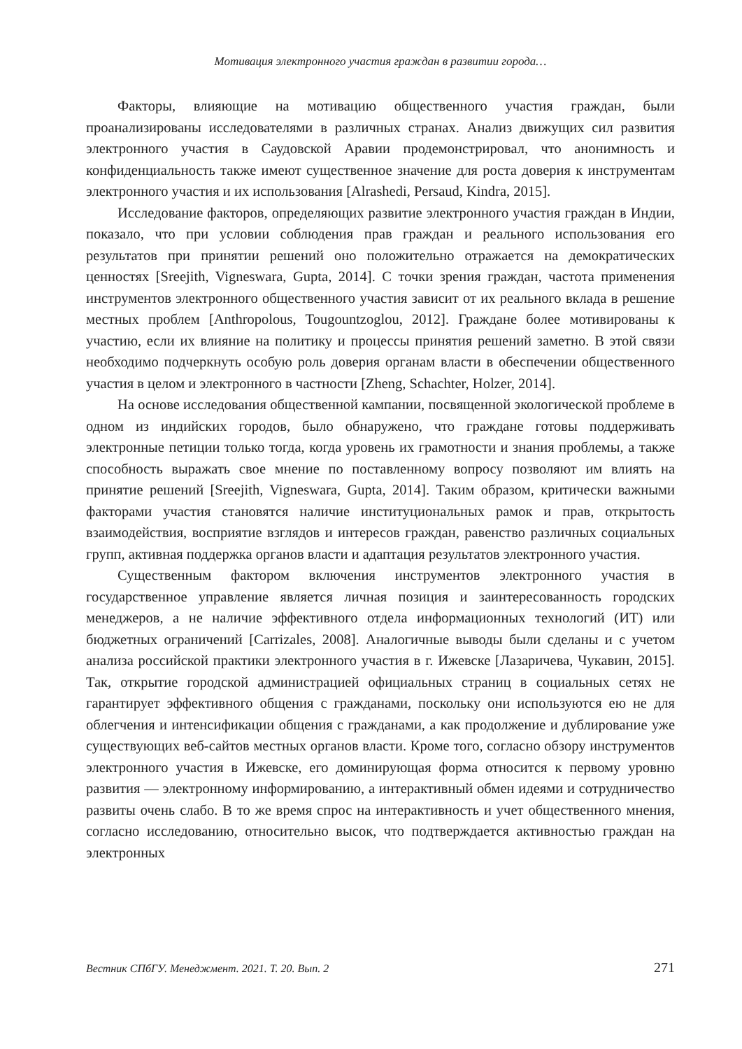Мотивация электронного участия граждан в развитии города…
Факторы, влияющие на мотивацию общественного участия граждан, были проанализированы исследователями в различных странах. Анализ движущих сил развития электронного участия в Саудовской Аравии продемонстрировал, что анонимность и конфиденциальность также имеют существенное значение для роста доверия к инструментам электронного участия и их использования [Alrashedi, Persaud, Kindra, 2015].
Исследование факторов, определяющих развитие электронного участия граждан в Индии, показало, что при условии соблюдения прав граждан и реального использования его результатов при принятии решений оно положительно отражается на демократических ценностях [Sreejith, Vigneswara, Gupta, 2014]. С точки зрения граждан, частота применения инструментов электронного общественного участия зависит от их реального вклада в решение местных проблем [Anthropolous, Tougountzoglou, 2012]. Граждане более мотивированы к участию, если их влияние на политику и процессы принятия решений заметно. В этой связи необходимо подчеркнуть особую роль доверия органам власти в обеспечении общественного участия в целом и электронного в частности [Zheng, Schachter, Holzer, 2014].
На основе исследования общественной кампании, посвященной экологической проблеме в одном из индийских городов, было обнаружено, что граждане готовы поддерживать электронные петиции только тогда, когда уровень их грамотности и знания проблемы, а также способность выражать свое мнение по поставленному вопросу позволяют им влиять на принятие решений [Sreejith, Vigneswara, Gupta, 2014]. Таким образом, критически важными факторами участия становятся наличие институциональных рамок и прав, открытость взаимодействия, восприятие взглядов и интересов граждан, равенство различных социальных групп, активная поддержка органов власти и адаптация результатов электронного участия.
Существенным фактором включения инструментов электронного участия в государственное управление является личная позиция и заинтересованность городских менеджеров, а не наличие эффективного отдела информационных технологий (ИТ) или бюджетных ограничений [Carrizales, 2008]. Аналогичные выводы были сделаны и с учетом анализа российской практики электронного участия в г. Ижевске [Лазаричева, Чукавин, 2015]. Так, открытие городской администрацией официальных страниц в социальных сетях не гарантирует эффективного общения с гражданами, поскольку они используются ею не для облегчения и интенсификации общения с гражданами, а как продолжение и дублирование уже существующих веб-сайтов местных органов власти. Кроме того, согласно обзору инструментов электронного участия в Ижевске, его доминирующая форма относится к первому уровню развития — электронному информированию, а интерактивный обмен идеями и сотрудничество развиты очень слабо. В то же время спрос на интерактивность и учет общественного мнения, согласно исследованию, относительно высок, что подтверждается активностью граждан на электронных
Вестник СПбГУ. Менеджмент. 2021. Т. 20. Вып. 2 271